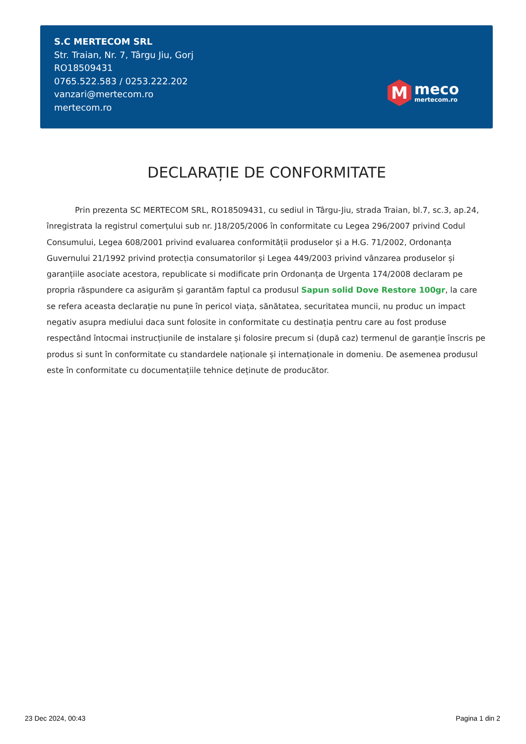S.C MERTECOM SRL
Str. Traian, Nr. 7, Târgu Jiu, Gorj
RO18509431
0765.522.583 / 0253.222.202
vanzari@mertecom.ro
mertecom.ro
M
meco
mertecom.ro
DECLARAȚIE DE CONFORMITATE
Prin prezenta SC MERTECOM SRL, RO18509431, cu sediul in Târgu-Jiu, strada Traian, bl.7, sc.3, ap.24, înregistrata la registrul comerțului sub nr. J18/205/2006 în conformitate cu Legea 296/2007 privind Codul Consumului, Legea 608/2001 privind evaluarea conformității produselor și a H.G. 71/2002, Ordonanța Guvernului 21/1992 privind protecția consumatorilor și Legea 449/2003 privind vânzarea produselor și garanțiile asociate acestora, republicate si modificate prin Ordonanța de Urgenta 174/2008 declaram pe propria răspundere ca asigurăm și garantăm faptul ca produsul Sapun solid Dove Restore 100gr, la care se refera aceasta declarație nu pune în pericol viața, sănătatea, securitatea muncii, nu produc un impact negativ asupra mediului daca sunt folosite in conformitate cu destinația pentru care au fost produse respectând întocmai instrucțiunile de instalare și folosire precum si (după caz) termenul de garanție înscris pe produs si sunt în conformitate cu standardele naționale și internaționale in domeniu. De asemenea produsul este în conformitate cu documentațiile tehnice deținute de producător.
23 Dec 2024, 00:43 Pagina 1 din 2